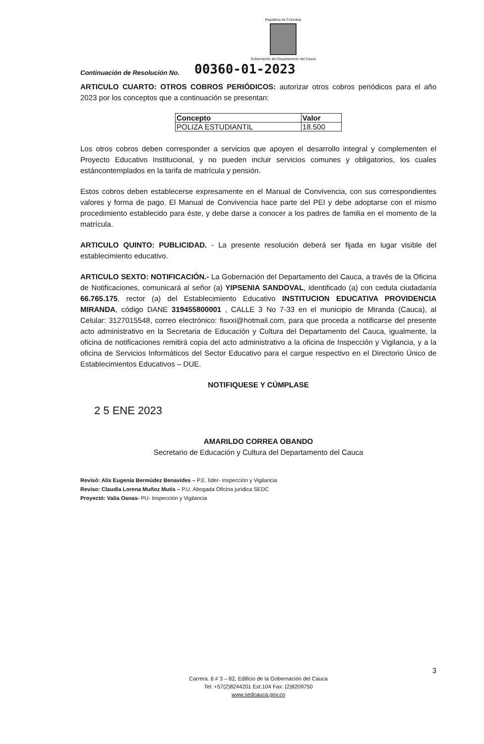República de Colombia
Gobernación del Departamento del Cauca
Continuación de Resolución No. 00360-01-2023
ARTICULO CUARTO: OTROS COBROS PERIÓDICOS: autorizar otros cobros periódicos para el año 2023 por los conceptos que a continuación se presentan:
| Concepto | Valor |
| --- | --- |
| POLIZA ESTUDIANTIL | 18.500 |
Los otros cobros deben corresponder a servicios que apoyen el desarrollo integral y complementen el Proyecto Educativo Institucional, y no pueden incluir servicios comunes y obligatorios, los cuales estáncontemplados en la tarifa de matrícula y pensión.
Estos cobros deben establecerse expresamente en el Manual de Convivencia, con sus correspondientes valores y forma de pago. El Manual de Convivencia hace parte del PEI y debe adoptarse con el mismo procedimiento establecido para éste, y debe darse a conocer a los padres de familia en el momento de la matrícula.
ARTICULO QUINTO: PUBLICIDAD. - La presente resolución deberá ser fijada en lugar visible del establecimiento educativo.
ARTICULO SEXTO: NOTIFICACIÓN.- La Gobernación del Departamento del Cauca, a través de la Oficina de Notificaciones, comunicará al señor (a) YIPSENIA SANDOVAL, identificado (a) con cedula ciudadanía 66.765.175, rector (a) del Establecimiento Educativo INSTITUCION EDUCATIVA PROVIDENCIA MIRANDA, código DANE 319455800001 , CALLE 3 No 7-33 en el municipio de Miranda (Cauca), al Celular: 3127015548, correo electrónico: fisxxi@hotmail.com, para que proceda a notificarse del presente acto administrativo en la Secretaria de Educación y Cultura del Departamento del Cauca, igualmente, la oficina de notificaciones remitirá copia del acto administrativo a la oficina de Inspección y Vigilancia, y a la oficina de Servicios Informáticos del Sector Educativo para el cargue respectivo en el Directorio Único de Establecimientos Educativos – DUE.
NOTIFIQUESE Y CÚMPLASE
2 5 ENE 2023
AMARILDO CORREA OBANDO
Secretario de Educación y Cultura del Departamento del Cauca
Revisó: Alix Eugenia Bermúdez Benavides – P.E. líder- Inspección y Vigilancia
Reviso: Claudia Lorena Muñoz Mutis – P.U. Abogada Oficina jurídica SEDC
Proyectó: Valia Osnas- PU- Inspección y Vigilancia
3
Carrera. 6 # 3 – 82, Edificio de la Gobernación del Cauca
Tel: +57(2)8244201 Ext.104 Fax: (2)8209750
www.sedcauca.gov.co